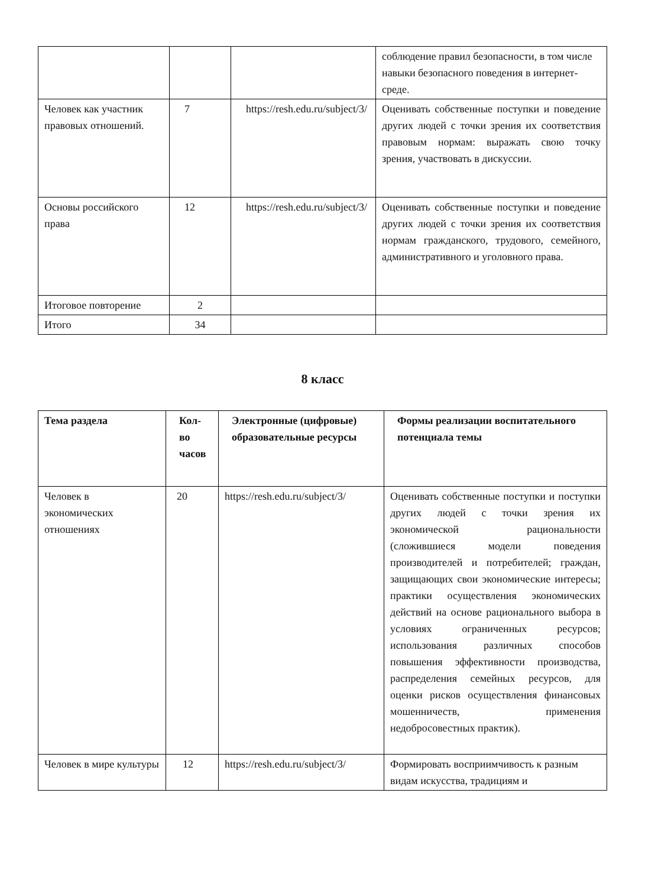| | | | соблюдение правил безопасности, в том числе навыки безопасного поведения в интернет-среде. |
| Человек как участник правовых отношений. | 7 | https://resh.edu.ru/subject/3/ | Оценивать собственные поступки и поведение других людей с точки зрения их соответствия правовым нормам: выражать свою точку зрения, участвовать в дискуссии. |
| Основы российского права | 12 | https://resh.edu.ru/subject/3/ | Оценивать собственные поступки и поведение других людей с точки зрения их соответствия нормам гражданского, трудового, семейного, административного и уголовного права. |
| Итоговое повторение | 2 | | |
| Итого | 34 | | |
8 класс
| Тема раздела | Кол-во часов | Электронные (цифровые) образовательные ресурсы | Формы реализации воспитательного потенциала темы |
| --- | --- | --- | --- |
| Человек в экономических отношениях | 20 | https://resh.edu.ru/subject/3/ | Оценивать собственные поступки и поступки других людей с точки зрения их экономической рациональности (сложившиеся модели поведения производителей и потребителей; граждан, защищающих свои экономические интересы; практики осуществления экономических действий на основе рационального выбора в условиях ограниченных ресурсов; использования различных способов повышения эффективности производства, распределения семейных ресурсов, для оценки рисков осуществления финансовых мошенничеств, применения недобросовестных практик). |
| Человек в мире культуры | 12 | https://resh.edu.ru/subject/3/ | Формировать восприимчивость к разным видам искусства, традициям и |